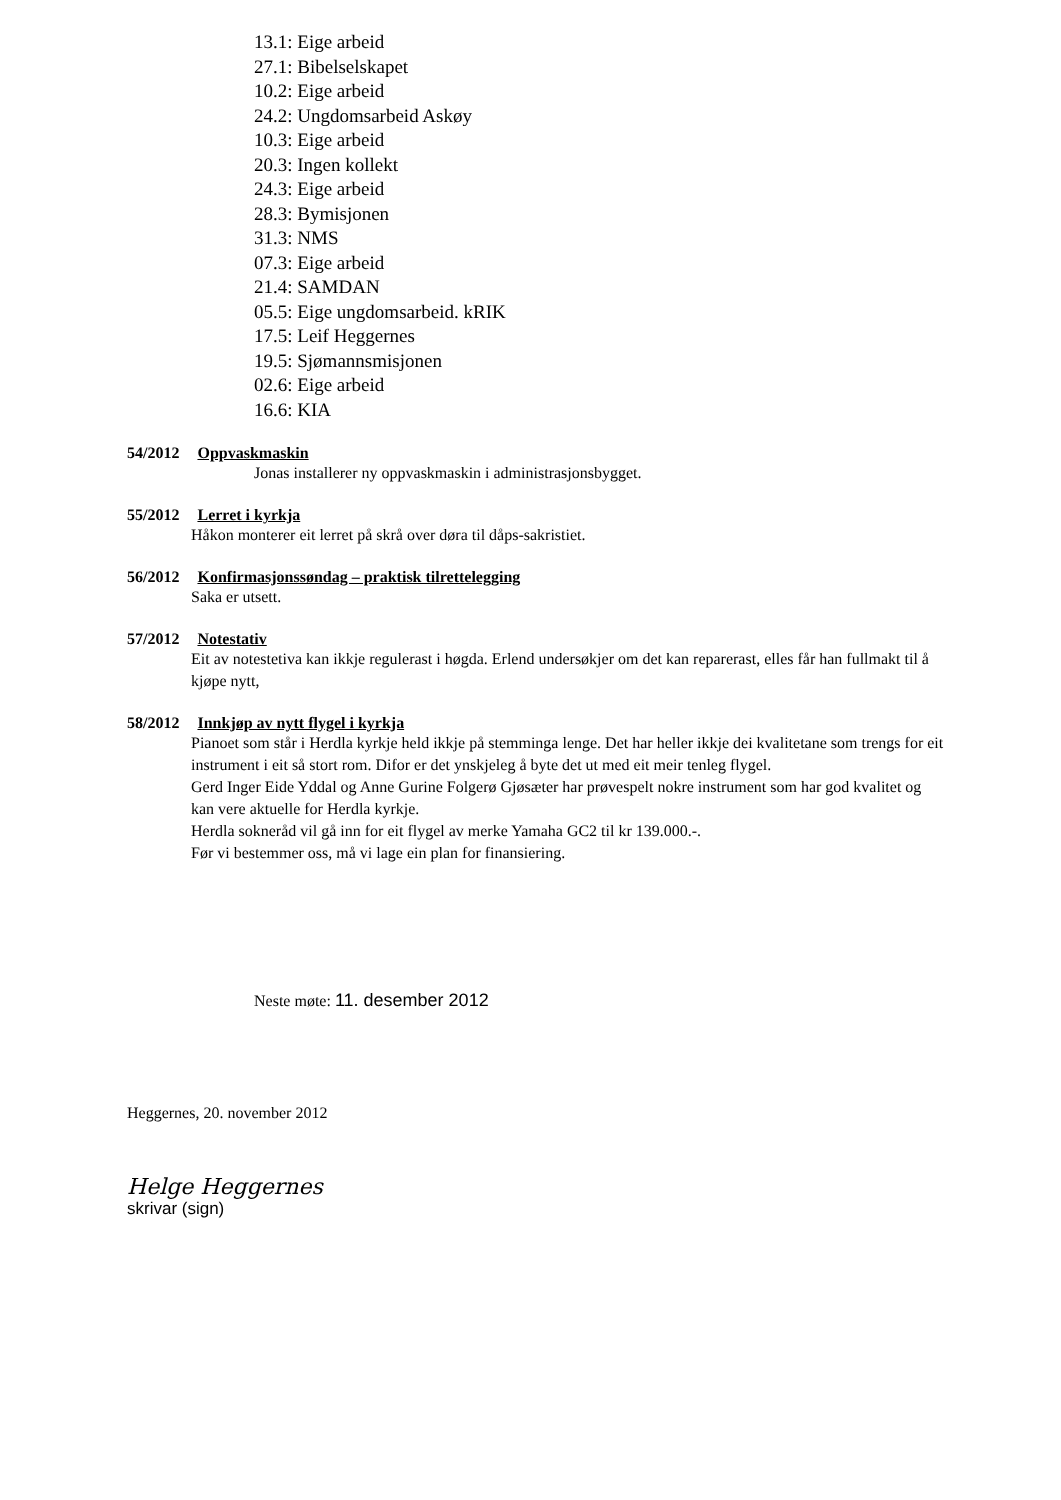13.1: Eige arbeid
27.1: Bibelselskapet
10.2: Eige arbeid
24.2: Ungdomsarbeid Askøy
10.3: Eige arbeid
20.3: Ingen kollekt
24.3: Eige arbeid
28.3: Bymisjonen
31.3: NMS
07.3: Eige arbeid
21.4: SAMDAN
05.5: Eige ungdomsarbeid. kRIK
17.5: Leif Heggernes
19.5: Sjømannsmisjonen
02.6: Eige arbeid
16.6: KIA
54/2012 Oppvaskmaskin
Jonas installerer ny oppvaskmaskin i administrasjonsbygget.
55/2012 Lerret i kyrkja
Håkon monterer eit lerret på skrå over døra til dåps-sakristiet.
56/2012 Konfirmasjonssøndag – praktisk tilrettelegging
Saka er utsett.
57/2012 Notestativ
Eit av notestetiva kan ikkje regulerast i høgda. Erlend undersøkjer om det kan reparerast, elles får han fullmakt til å kjøpe nytt,
58/2012 Innkjøp av nytt flygel i kyrkja
Pianoet som står i Herdla kyrkje held ikkje på stemminga lenge. Det har heller ikkje dei kvalitetane som trengs for eit instrument i eit så stort rom. Difor er det ynskjeleg å byte det ut med eit meir tenleg flygel.
Gerd Inger Eide Yddal og Anne Gurine Folgerø Gjøsæter har prøvespelt nokre instrument som har god kvalitet og kan vere aktuelle for Herdla kyrkje.
Herdla sokneråd vil gå inn for eit flygel av merke Yamaha GC2 til kr 139.000.-.
Før vi bestemmer oss, må vi lage ein plan for finansiering.
Neste møte: 11. desember 2012
Heggernes, 20. november 2012
Helge Heggernes
skrivar (sign)